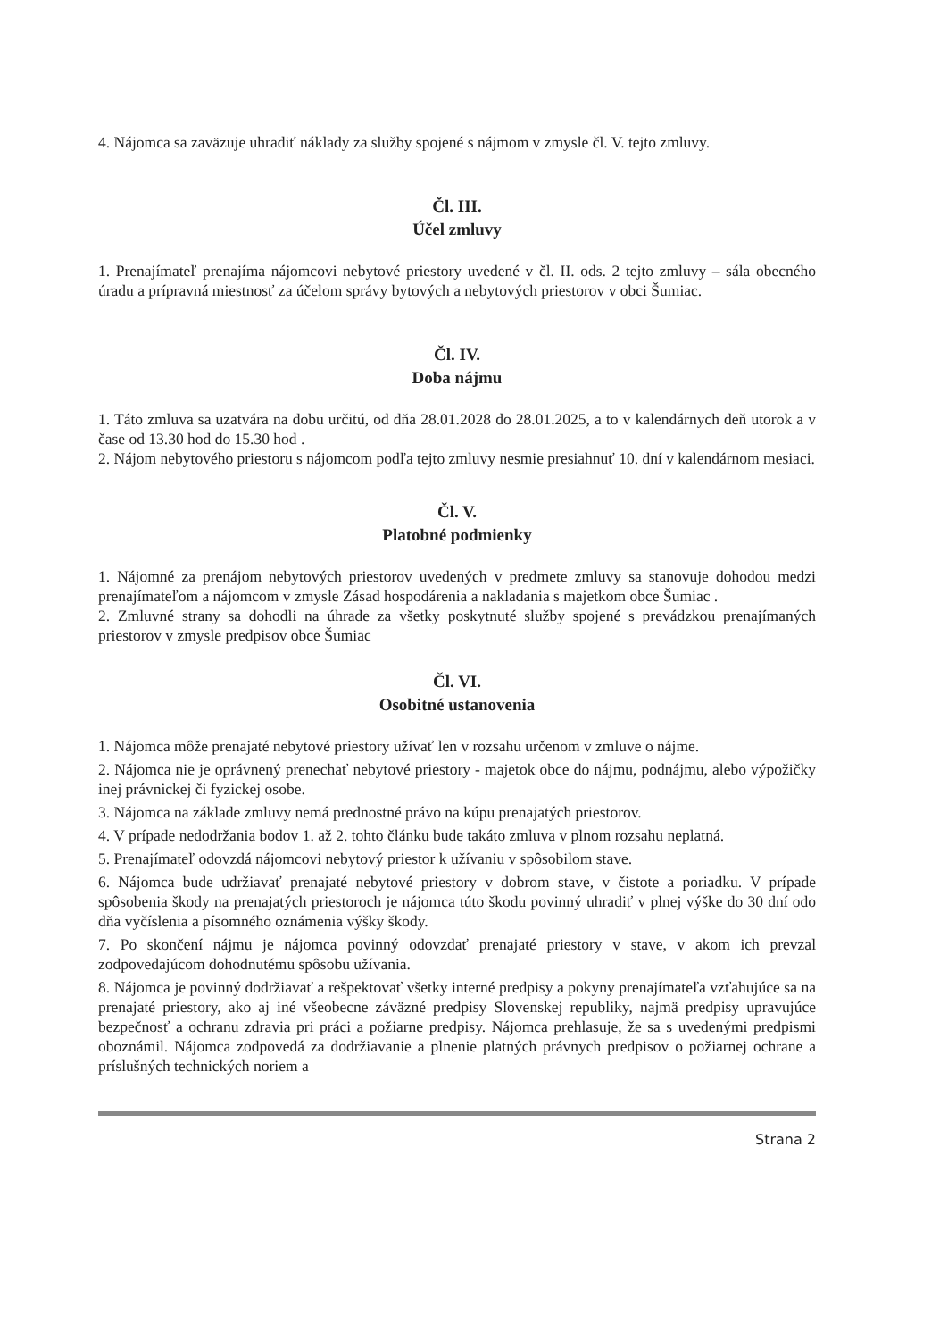4. Nájomca sa zaväzuje uhradiť náklady za služby spojené s nájmom v zmysle čl. V. tejto zmluvy.
Čl. III.
Účel zmluvy
1. Prenajímateľ prenajíma nájomcovi nebytové priestory uvedené v čl. II. ods. 2 tejto zmluvy – sála obecného úradu a prípravná miestnosť za účelom správy bytových a nebytových priestorov v obci Šumiac.
Čl. IV.
Doba nájmu
1. Táto zmluva sa uzatvára na dobu určitú, od dňa 28.01.2028 do 28.01.2025, a to v kalendárnych deň utorok a v čase od 13.30 hod do 15.30 hod .
2. Nájom nebytového priestoru s nájomcom podľa tejto zmluvy nesmie presiahnuť 10. dní v kalendárnom mesiaci.
Čl. V.
Platobné podmienky
1. Nájomné za prenájom nebytových priestorov uvedených v predmete zmluvy sa stanovuje dohodou medzi prenajímateľom a nájomcom v zmysle Zásad hospodárenia a nakladania s majetkom obce Šumiac .
2. Zmluvné strany sa dohodli na úhrade za všetky poskytnuté služby spojené s prevádzkou prenajímaných priestorov v zmysle predpisov obce Šumiac
Čl. VI.
Osobitné ustanovenia
1. Nájomca môže prenajaté nebytové priestory užívať len v rozsahu určenom v zmluve o nájme.
2. Nájomca nie je oprávnený prenechať nebytové priestory - majetok obce do nájmu, podnájmu, alebo výpožičky inej právnickej či fyzickej osobe.
3. Nájomca na základe zmluvy nemá prednostné právo na kúpu prenajatých priestorov.
4. V prípade nedodržania bodov 1. až 2. tohto článku bude takáto zmluva v plnom rozsahu neplatná.
5. Prenajímateľ odovzdá nájomcovi nebytový priestor k užívaniu v spôsobilom stave.
6. Nájomca bude udržiavať prenajaté nebytové priestory v dobrom stave, v čistote a poriadku. V prípade spôsobenia škody na prenajatých priestoroch je nájomca túto škodu povinný uhradiť v plnej výške do 30 dní odo dňa vyčíslenia a písomného oznámenia výšky škody.
7. Po skončení nájmu je nájomca povinný odovzdať prenajaté priestory v stave, v akom ich prevzal zodpovedajúcom dohodnutému spôsobu užívania.
8. Nájomca je povinný dodržiavať a rešpektovať všetky interné predpisy a pokyny prenajímateľa vzťahujúce sa na prenajaté priestory, ako aj iné všeobecne záväzné predpisy Slovenskej republiky, najmä predpisy upravujúce bezpečnosť a ochranu zdravia pri práci a požiarne predpisy. Nájomca prehlasuje, že sa s uvedenými predpismi oboznámil. Nájomca zodpovedá za dodržiavanie a plnenie platných právnych predpisov o požiarnej ochrane a príslušných technických noriem a
Strana 2